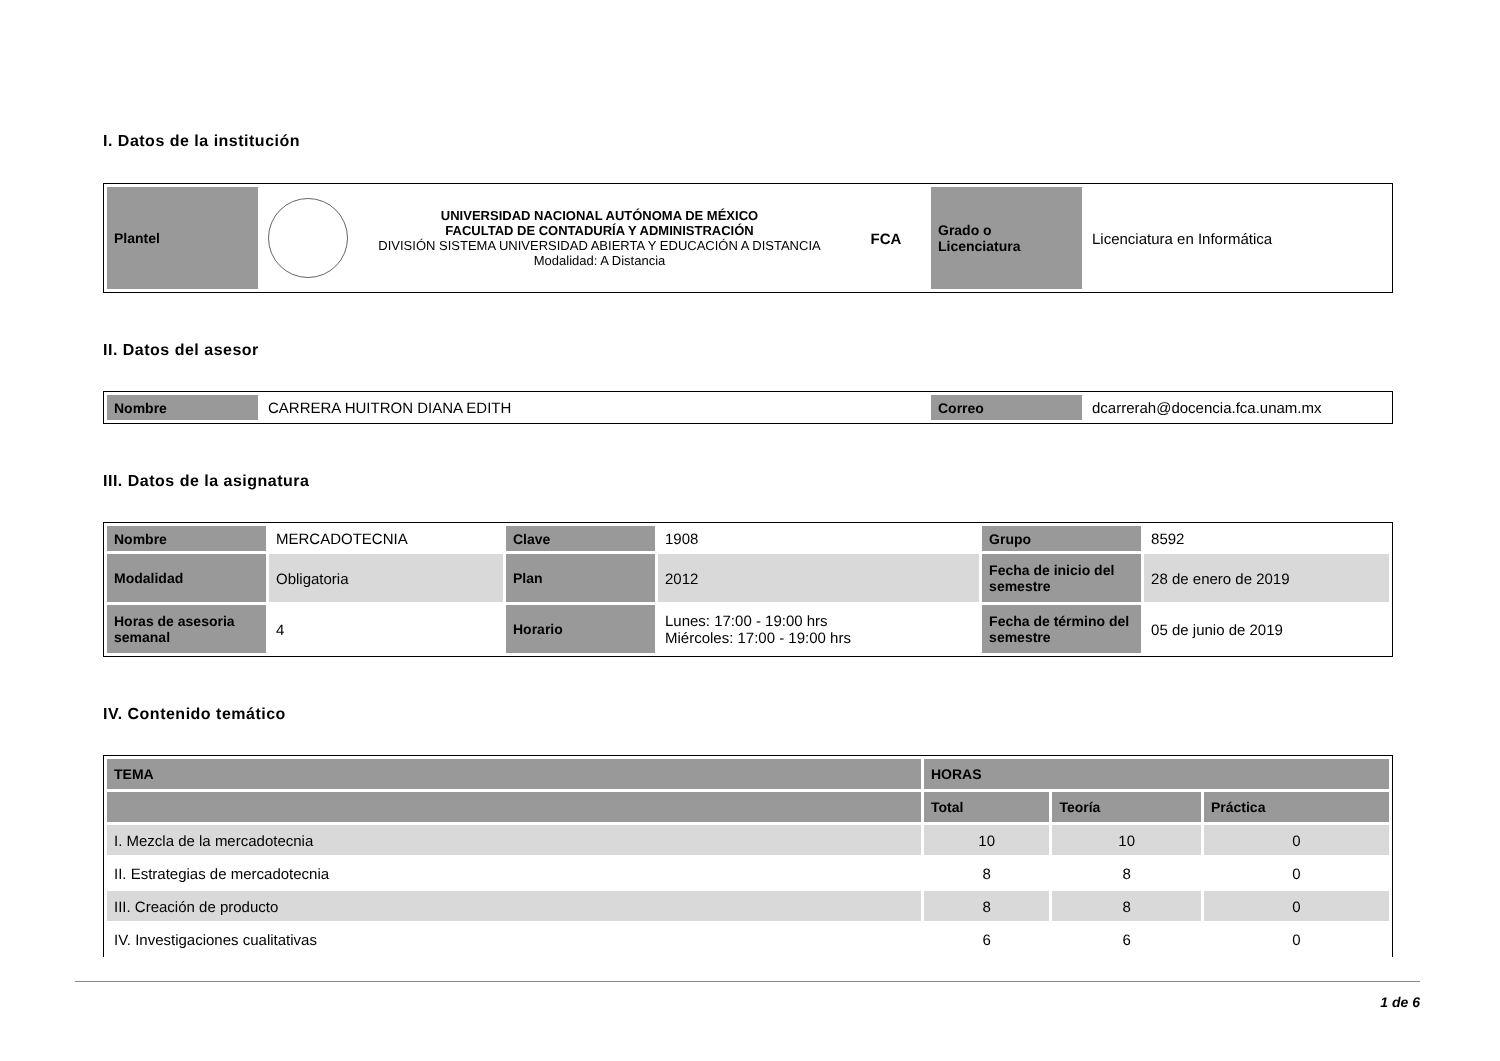I. Datos de la institución
| Plantel | | UNIVERSIDAD NACIONAL AUTÓNOMA DE MÉXICO FACULTAD DE CONTADURÍA Y ADMINISTRACIÓN DIVISIÓN SISTEMA UNIVERSIDAD ABIERTA Y EDUCACIÓN A DISTANCIA Modalidad: A Distancia | FCA | Grado o Licenciatura | Licenciatura en Informática |
II. Datos del asesor
| Nombre | CARRERA HUITRON DIANA EDITH | Correo | dcarrerah@docencia.fca.unam.mx |
III. Datos de la asignatura
| Nombre | MERCADOTECNIA | Clave | 1908 | Grupo | 8592 |
| Modalidad | Obligatoria | Plan | 2012 | Fecha de inicio del semestre | 28 de enero de 2019 |
| Horas de asesoria semanal | 4 | Horario | Lunes: 17:00 - 19:00 hrs Miércoles: 17:00 - 19:00 hrs | Fecha de término del semestre | 05 de junio de 2019 |
IV. Contenido temático
| TEMA | HORAS | | |
| --- | --- | --- | --- |
| | Total | Teoría | Práctica |
| I. Mezcla de la mercadotecnia | 10 | 10 | 0 |
| II. Estrategias de mercadotecnia | 8 | 8 | 0 |
| III. Creación de producto | 8 | 8 | 0 |
| IV. Investigaciones cualitativas | 6 | 6 | 0 |
1 de 6